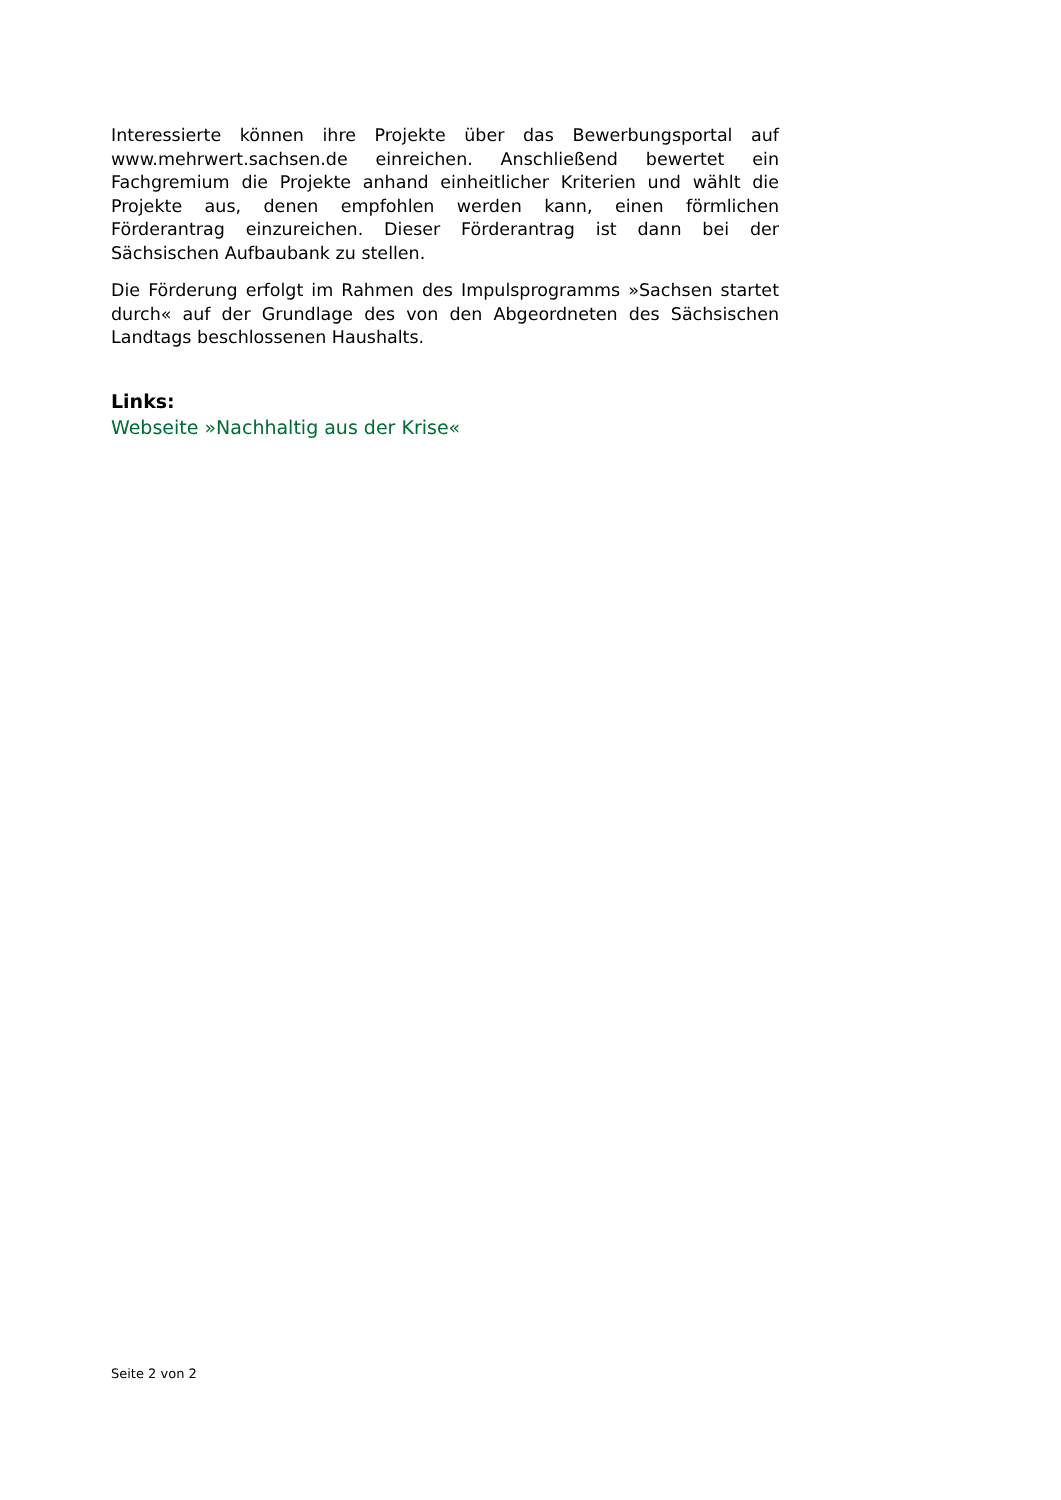Interessierte können ihre Projekte über das Bewerbungsportal auf www.mehrwert.sachsen.de einreichen. Anschließend bewertet ein Fachgremium die Projekte anhand einheitlicher Kriterien und wählt die Projekte aus, denen empfohlen werden kann, einen förmlichen Förderantrag einzureichen. Dieser Förderantrag ist dann bei der Sächsischen Aufbaubank zu stellen.
Die Förderung erfolgt im Rahmen des Impulsprogramms »Sachsen startet durch« auf der Grundlage des von den Abgeordneten des Sächsischen Landtags beschlossenen Haushalts.
Links:
Webseite »Nachhaltig aus der Krise«
Seite 2 von 2